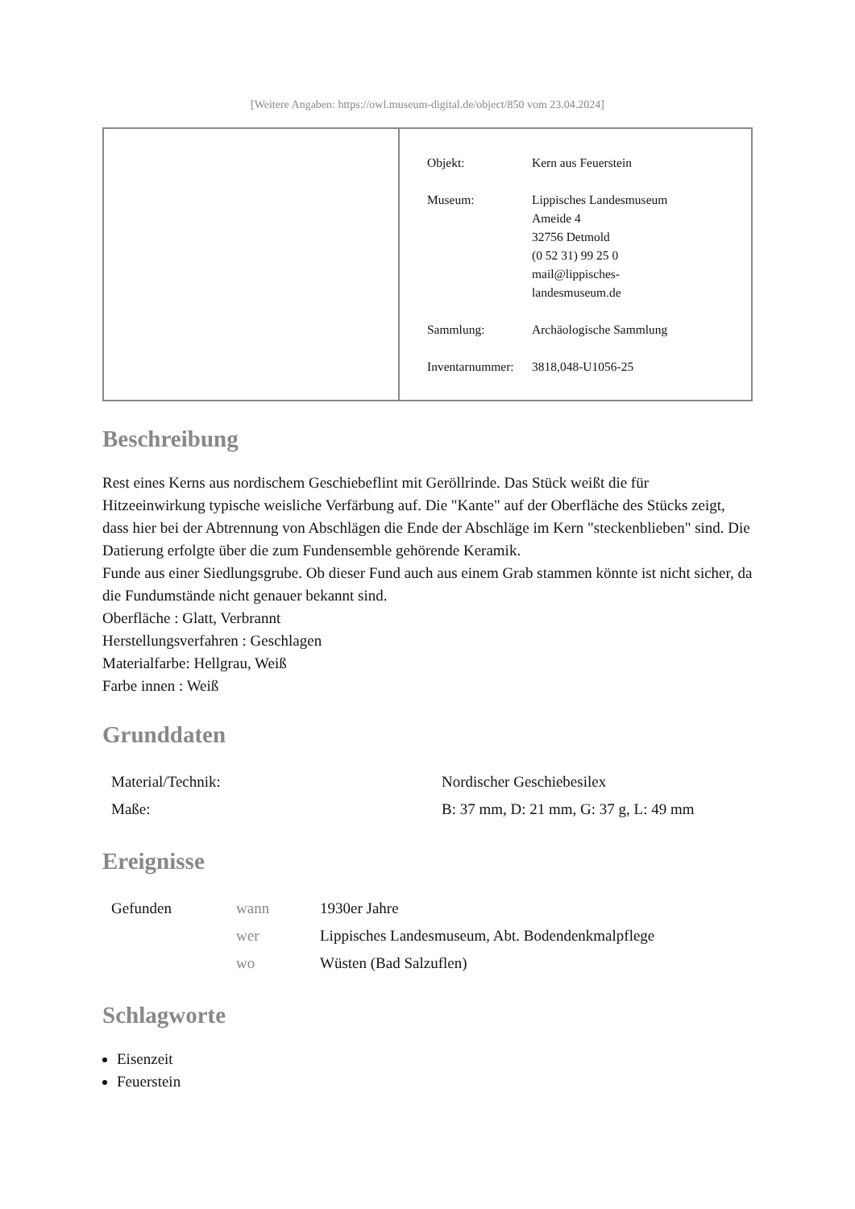[Weitere Angaben: https://owl.museum-digital.de/object/850 vom 23.04.2024]
| Objekt: | Kern aus Feuerstein |
| Museum: | Lippisches Landesmuseum Ameide 4 32756 Detmold (0 52 31) 99 25 0 mail@lippisches- landesmuseum.de |
| Sammlung: | Archäologische Sammlung |
| Inventarnummer: | 3818,048-U1056-25 |
Beschreibung
Rest eines Kerns aus nordischem Geschiebeflint mit Geröllrinde. Das Stück weißt die für Hitzeeinwirkung typische weisliche Verfärbung auf. Die "Kante" auf der Oberfläche des Stücks zeigt, dass hier bei der Abtrennung von Abschlägen die Ende der Abschläge im Kern "steckenblieben" sind. Die Datierung erfolgte über die zum Fundensemble gehörende Keramik.
Funde aus einer Siedlungsgrube. Ob dieser Fund auch aus einem Grab stammen könnte ist nicht sicher, da die Fundumstände nicht genauer bekannt sind.
Oberfläche : Glatt, Verbrannt
Herstellungsverfahren : Geschlagen
Materialfarbe: Hellgrau, Weiß
Farbe innen : Weiß
Grunddaten
| Material/Technik: | Nordischer Geschiebesilex |
| Maße: | B: 37 mm, D: 21 mm, G: 37 g, L: 49 mm |
Ereignisse
| Gefunden | wann | 1930er Jahre |
| | wer | Lippisches Landesmuseum, Abt. Bodendenkmalpflege |
| | wo | Wüsten (Bad Salzuflen) |
Schlagworte
Eisenzeit
Feuerstein